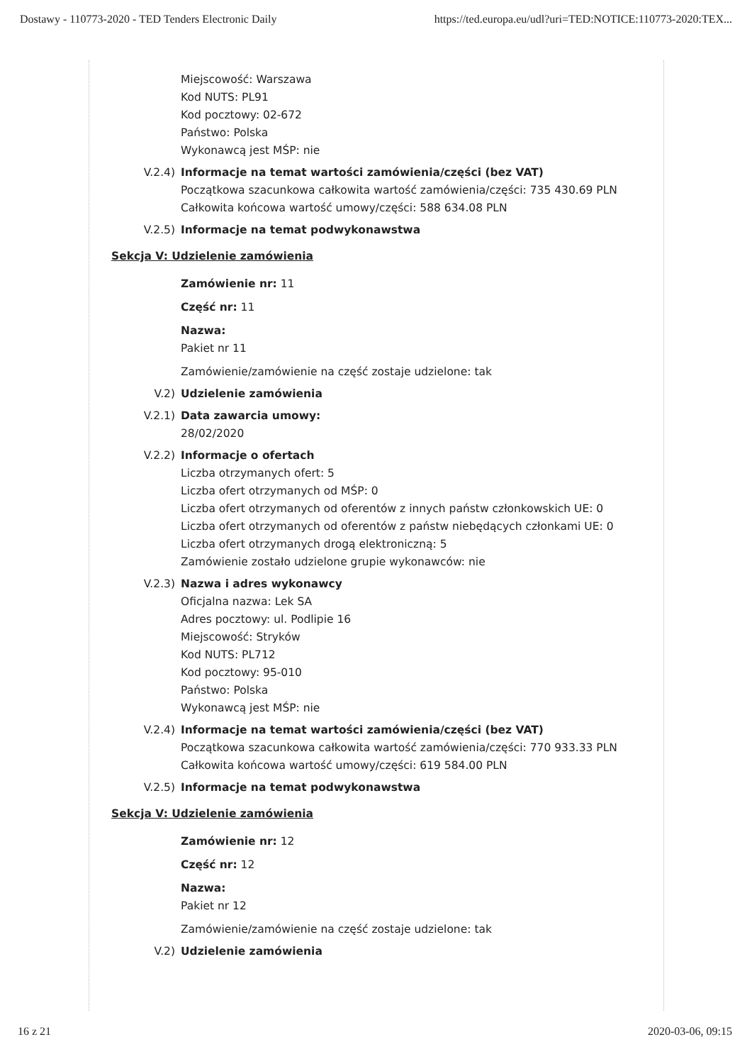Dostawy - 110773-2020 - TED Tenders Electronic Daily https://ted.europa.eu/udl?uri=TED:NOTICE:110773-2020:TEX...
Miejscowość: Warszawa
Kod NUTS: PL91
Kod pocztowy: 02-672
Państwo: Polska
Wykonawcą jest MŚP: nie
V.2.4) Informacje na temat wartości zamówienia/części (bez VAT)
Początkowa szacunkowa całkowita wartość zamówienia/części: 735 430.69 PLN
Całkowita końcowa wartość umowy/części: 588 634.08 PLN
V.2.5) Informacje na temat podwykonawstwa
Sekcja V: Udzielenie zamówienia
Zamówienie nr: 11
Część nr: 11
Nazwa:
Pakiet nr 11
Zamówienie/zamówienie na część zostaje udzielone: tak
V.2) Udzielenie zamówienia
V.2.1) Data zawarcia umowy:
28/02/2020
V.2.2) Informacje o ofertach
Liczba otrzymanych ofert: 5
Liczba ofert otrzymanych od MŚP: 0
Liczba ofert otrzymanych od oferentów z innych państw członkowskich UE: 0
Liczba ofert otrzymanych od oferentów z państw niebędących członkami UE: 0
Liczba ofert otrzymanych drogą elektroniczną: 5
Zamówienie zostało udzielone grupie wykonawców: nie
V.2.3) Nazwa i adres wykonawcy
Oficjalna nazwa: Lek SA
Adres pocztowy: ul. Podlipie 16
Miejscowość: Stryków
Kod NUTS: PL712
Kod pocztowy: 95-010
Państwo: Polska
Wykonawcą jest MŚP: nie
V.2.4) Informacje na temat wartości zamówienia/części (bez VAT)
Początkowa szacunkowa całkowita wartość zamówienia/części: 770 933.33 PLN
Całkowita końcowa wartość umowy/części: 619 584.00 PLN
V.2.5) Informacje na temat podwykonawstwa
Sekcja V: Udzielenie zamówienia
Zamówienie nr: 12
Część nr: 12
Nazwa:
Pakiet nr 12
Zamówienie/zamówienie na część zostaje udzielone: tak
V.2) Udzielenie zamówienia
16 z 21 2020-03-06, 09:15